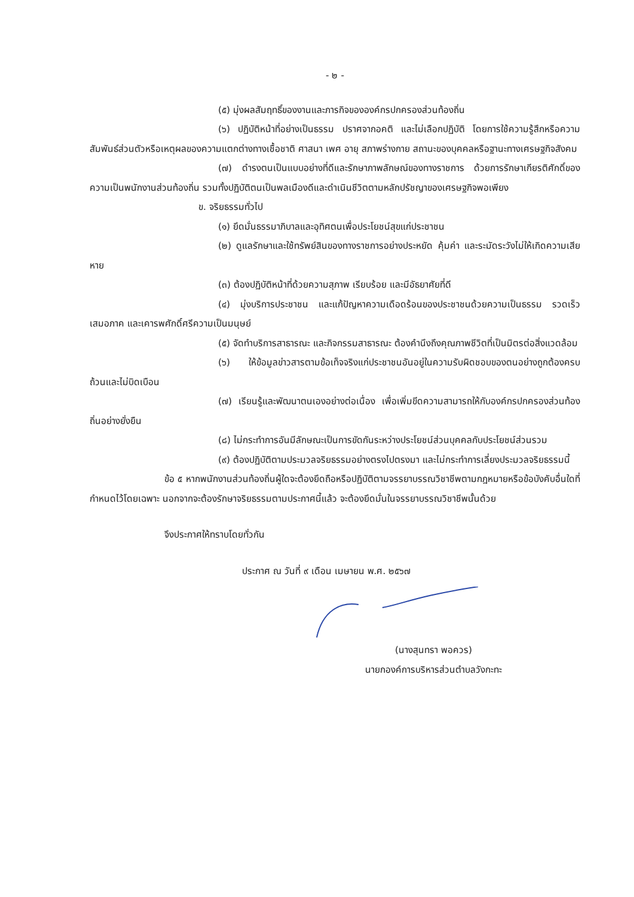- ๒ -
(๕) มุ่งผลสัมฤทธิ์ของงานและภารกิจขององค์กรปกครองส่วนท้องถิ่น
(๖) ปฏิบัติหน้าที่อย่างเป็นธรรม ปราศจากอคติ และไม่เลือกปฏิบัติ โดยการใช้ความรู้สึกหรือความสัมพันธ์ส่วนตัวหรือเหตุผลของความแตกต่างทางเชื้อชาติ ศาสนา เพศ อายุ สภาพร่างกาย สถานะของบุคคลหรือฐานะทางเศรษฐกิจสังคม
(๗) ดำรงตนเป็นแบบอย่างที่ดีและรักษาภาพลักษณ์ของทางราชการ ด้วยการรักษาเกียรติศักดิ์ของความเป็นพนักงานส่วนท้องถิ่น รวมทั้งปฏิบัติตนเป็นพลเมืองดีและดำเนินชีวิตตามหลักปรัชญาของเศรษฐกิจพอเพียง
ข. จริยธรรมทั่วไป
(๑) ยึดมั่นธรรมาภิบาลและอุทิศตนเพื่อประโยชน์สุขแก่ประชาชน
(๒) ดูแลรักษาและใช้ทรัพย์สินของทางราชการอย่างประหยัด คุ้มค่า และระมัดระวังไม่ให้เกิดความเสียหาย
(๓) ต้องปฏิบัติหน้าที่ด้วยความสุภาพ เรียบร้อย และมีอัธยาศัยที่ดี
(๔) มุ่งบริการประชาชน และแก้ปัญหาความเดือดร้อนของประชาชนด้วยความเป็นธรรม รวดเร็ว เสมอภาค และเคารพศักดิ์ศรีความเป็นมนุษย์
(๕) จัดทำบริการสาธารณะ และกิจกรรมสาธารณะ ต้องคำนึงถึงคุณภาพชีวิตที่เป็นมิตรต่อสิ่งแวดล้อม
(๖) ให้ข้อมูลข่าวสารตามข้อเท็จจริงแก่ประชาชนอันอยู่ในความรับผิดชอบของตนอย่างถูกต้องครบถ้วนและไม่บิดเบือน
(๗) เรียนรู้และพัฒนาตนเองอย่างต่อเนื่อง เพื่อเพิ่มขีดความสามารถให้กับองค์กรปกครองส่วนท้องถิ่นอย่างยั่งยืน
(๘) ไม่กระทำการอันมีลักษณะเป็นการขัดกันระหว่างประโยชน์ส่วนบุคคลกับประโยชน์ส่วนรวม
(๙) ต้องปฏิบัติตามประมวลจริยธรรมอย่างตรงไปตรงมา และไม่กระทำการเลี่ยงประมวลจริยธรรมนี้
ข้อ ๕ หากพนักงานส่วนท้องถิ่นผู้ใดจะต้องยึดถือหรือปฏิบัติตามจรรยาบรรณวิชาชีพตามกฎหมายหรือข้อบังคับอื่นใดที่กำหนดไว้โดยเฉพาะ นอกจากจะต้องรักษาจริยธรรมตามประกาศนี้แล้ว จะต้องยึดมั่นในจรรยาบรรณวิชาชีพนั้นด้วย
จึงประกาศให้ทราบโดยทั่วกัน
ประกาศ ณ วันที่ ๙ เดือน เมษายน พ.ศ. ๒๕๖๗
(นางสุนทรา พอควร)
นายกองค์การบริหารส่วนตำบลวังกะทะ